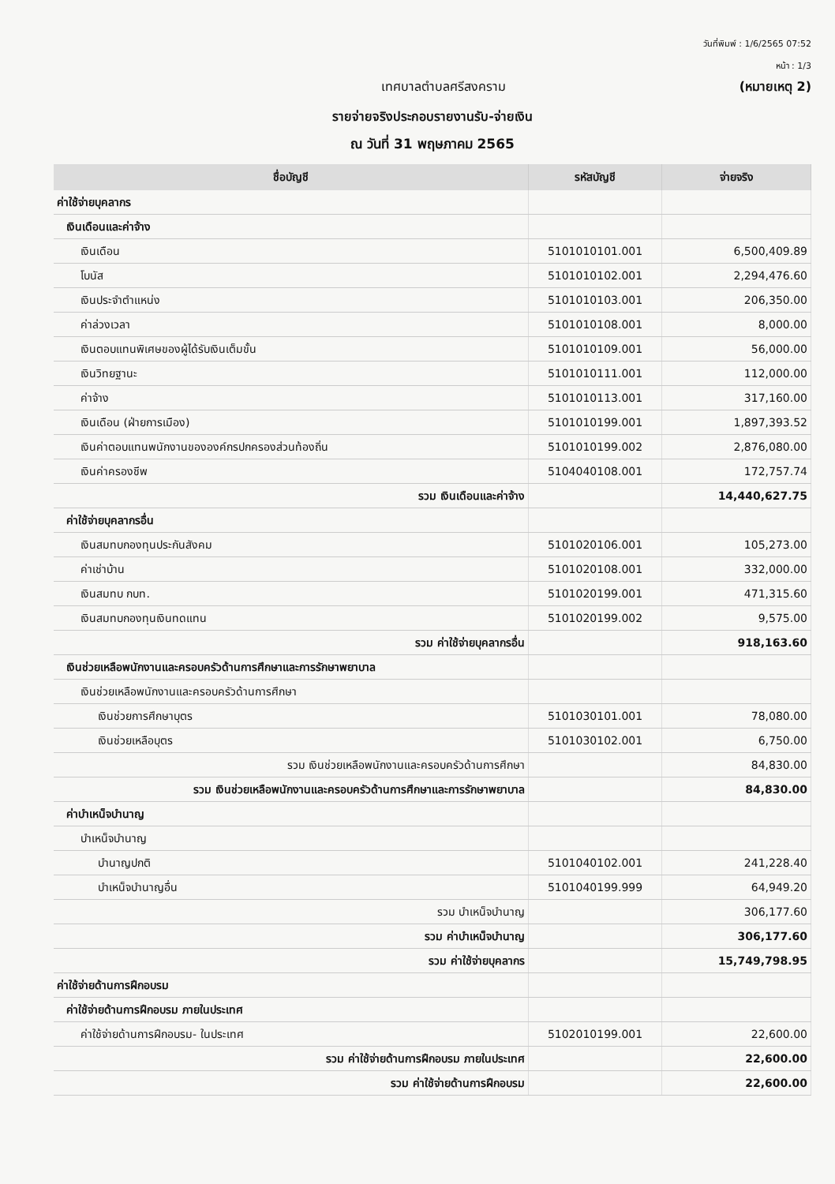วันที่พิมพ์ : 1/6/2565 07:52
หน้า : 1/3
เทศบาลตำบลศรีสงคราม (หมายเหตุ 2)
รายจ่ายจริงประกอบรายงานรับ-จ่ายเงิน
ณ วันที่ 31 พฤษภาคม 2565
| ชื่อบัญชี | รหัสบัญชี | จ่ายจริง |
| --- | --- | --- |
| ค่าใช้จ่ายบุคลากร | | |
| เงินเดือนและค่าจ้าง | | |
| เงินเดือน | 5101010101.001 | 6,500,409.89 |
| โบนัส | 5101010102.001 | 2,294,476.60 |
| เงินประจำตำแหน่ง | 5101010103.001 | 206,350.00 |
| ค่าล่วงเวลา | 5101010108.001 | 8,000.00 |
| เงินตอบแทนพิเศษของผู้ได้รับเงินเต็มขั้น | 5101010109.001 | 56,000.00 |
| เงินวิทยฐานะ | 5101010111.001 | 112,000.00 |
| ค่าจ้าง | 5101010113.001 | 317,160.00 |
| เงินเดือน (ฝ่ายการเมือง) | 5101010199.001 | 1,897,393.52 |
| เงินค่าตอบแทนพนักงานขององค์กรปกครองส่วนท้องถิ่น | 5101010199.002 | 2,876,080.00 |
| เงินค่าครองชีพ | 5104040108.001 | 172,757.74 |
| รวม เงินเดือนและค่าจ้าง | | 14,440,627.75 |
| ค่าใช้จ่ายบุคลากรอื่น | | |
| เงินสมทบกองทุนประกันสังคม | 5101020106.001 | 105,273.00 |
| ค่าเช่าบ้าน | 5101020108.001 | 332,000.00 |
| เงินสมทบ กบท. | 5101020199.001 | 471,315.60 |
| เงินสมทบกองทุนเงินทดแทน | 5101020199.002 | 9,575.00 |
| รวม ค่าใช้จ่ายบุคลากรอื่น | | 918,163.60 |
| เงินช่วยเหลือพนักงานและครอบครัวด้านการศึกษาและการรักษาพยาบาล | | |
| เงินช่วยเหลือพนักงานและครอบครัวด้านการศึกษา | | |
| เงินช่วยการศึกษาบุตร | 5101030101.001 | 78,080.00 |
| เงินช่วยเหลือบุตร | 5101030102.001 | 6,750.00 |
| รวม เงินช่วยเหลือพนักงานและครอบครัวด้านการศึกษา | | 84,830.00 |
| รวม เงินช่วยเหลือพนักงานและครอบครัวด้านการศึกษาและการรักษาพยาบาล | | 84,830.00 |
| ค่าบำเหน็จบำนาญ | | |
| บำเหน็จบำนาญ | | |
| บำนาญปกติ | 5101040102.001 | 241,228.40 |
| บำเหน็จบำนาญอื่น | 5101040199.999 | 64,949.20 |
| รวม บำเหน็จบำนาญ | | 306,177.60 |
| รวม ค่าบำเหน็จบำนาญ | | 306,177.60 |
| รวม ค่าใช้จ่ายบุคลากร | | 15,749,798.95 |
| ค่าใช้จ่ายด้านการฝึกอบรม | | |
| ค่าใช้จ่ายด้านการฝึกอบรม ภายในประเทศ | | |
| ค่าใช้จ่ายด้านการฝึกอบรม- ในประเทศ | 5102010199.001 | 22,600.00 |
| รวม ค่าใช้จ่ายด้านการฝึกอบรม ภายในประเทศ | | 22,600.00 |
| รวม ค่าใช้จ่ายด้านการฝึกอบรม | | 22,600.00 |